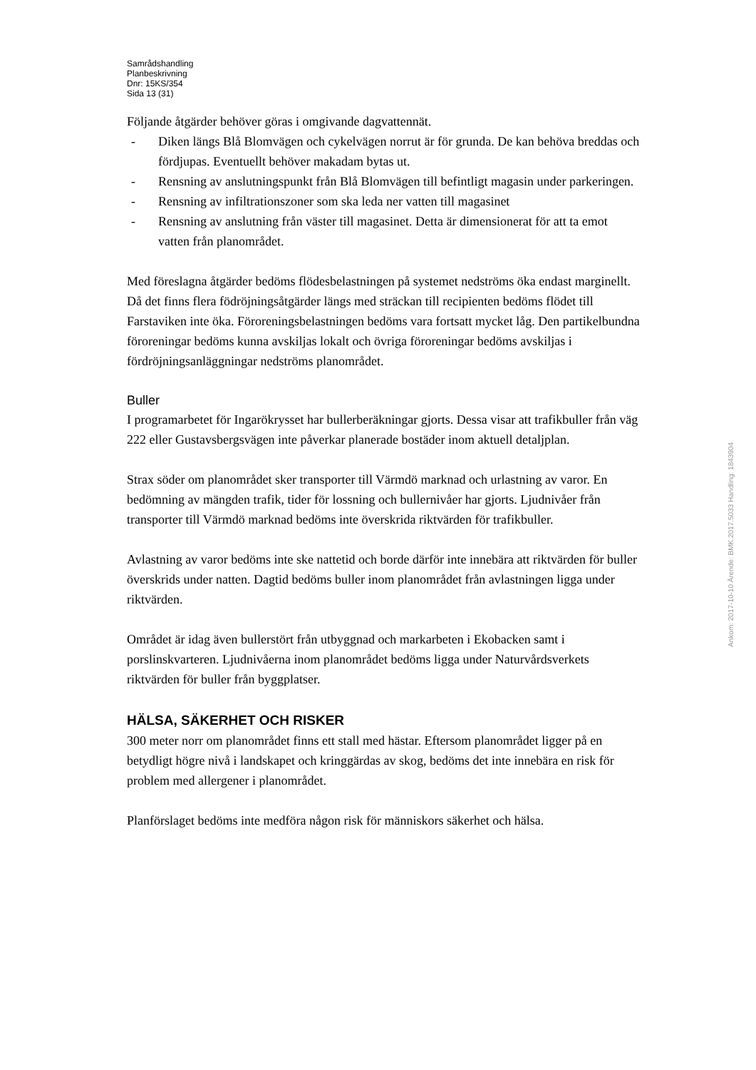Samrådshandling
Planbeskrivning
Dnr: 15KS/354
Sida 13 (31)
Följande åtgärder behöver göras i omgivande dagvattennät.
- Diken längs Blå Blomvägen och cykelvägen norrut är för grunda. De kan behöva breddas och fördjupas. Eventuellt behöver makadam bytas ut.
- Rensning av anslutningspunkt från Blå Blomvägen till befintligt magasin under parkeringen.
- Rensning av infiltrationszoner som ska leda ner vatten till magasinet
- Rensning av anslutning från väster till magasinet. Detta är dimensionerat för att ta emot vatten från planområdet.
Med föreslagna åtgärder bedöms flödesbelastningen på systemet nedströms öka endast marginellt. Då det finns flera födröjningsåtgärder längs med sträckan till recipienten bedöms flödet till Farstaviken inte öka. Föroreningsbelastningen bedöms vara fortsatt mycket låg. Den partikelbundna föroreningar bedöms kunna avskiljas lokalt och övriga föroreningar bedöms avskiljas i fördröjningsanläggningar nedströms planområdet.
Buller
I programarbetet för Ingarökrysset har bullerberäkningar gjorts. Dessa visar att trafikbuller från väg 222 eller Gustavsbergsvägen inte påverkar planerade bostäder inom aktuell detaljplan.
Strax söder om planområdet sker transporter till Värmdö marknad och urlastning av varor. En bedömning av mängden trafik, tider för lossning och bullernivåer har gjorts. Ljudnivåer från transporter till Värmdö marknad bedöms inte överskrida riktvärden för trafikbuller.
Avlastning av varor bedöms inte ske nattetid och borde därför inte innebära att riktvärden för buller överskrids under natten. Dagtid bedöms buller inom planområdet från avlastningen ligga under riktvärden.
Området är idag även bullerstört från utbyggnad och markarbeten i Ekobacken samt i porslinskvarteren. Ljudnivåerna inom planområdet bedöms ligga under Naturvårdsverkets riktvärden för buller från byggplatser.
HÄLSA, SÄKERHET OCH RISKER
300 meter norr om planområdet finns ett stall med hästar. Eftersom planområdet ligger på en betydligt högre nivå i landskapet och kringgärdas av skog, bedöms det inte innebära en risk för problem med allergener i planområdet.
Planförslaget bedöms inte medföra någon risk för människors säkerhet och hälsa.
Ankom: 2017-10-10 Ärende: BMK.2017.5033 Handling: 1843904